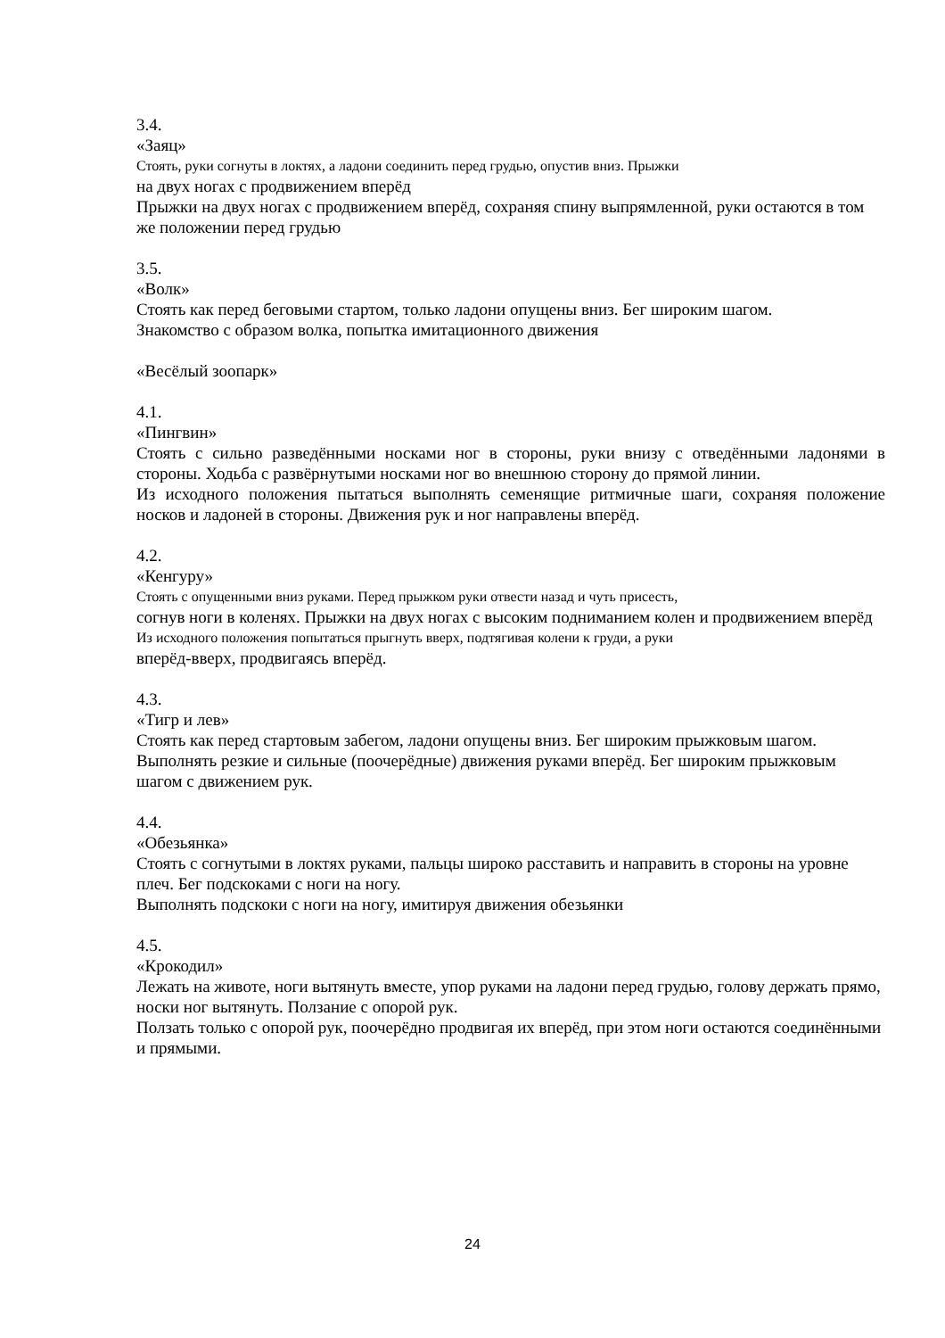3.4.
«Заяц»
Стоять, руки согнуты в локтях, а ладони соединить перед грудью, опустив вниз. Прыжки
на двух ногах с продвижением вперёд
Прыжки на двух ногах с продвижением вперёд, сохраняя спину выпрямленной, руки остаются в том же положении перед грудью
3.5.
«Волк»
Стоять как перед беговыми стартом, только ладони опущены вниз. Бег широким шагом.
Знакомство с образом волка, попытка имитационного движения
«Весёлый зоопарк»
4.1.
«Пингвин»
Стоять с сильно разведёнными носками ног в стороны, руки внизу с отведёнными ладонями в стороны. Ходьба с развёрнутыми носками ног во внешнюю сторону до прямой линии.
Из исходного положения пытаться выполнять семенящие ритмичные шаги, сохраняя положение носков и ладоней в стороны. Движения рук и ног направлены вперёд.
4.2.
«Кенгуру»
Стоять с опущенными вниз руками. Перед прыжком руки отвести назад и чуть присесть,
согнув ноги в коленях. Прыжки на двух ногах с высоким подниманием колен и продвижением вперёд
Из исходного положения попытаться прыгнуть вверх, подтягивая колени к груди, а руки
вперёд-вверх, продвигаясь вперёд.
4.3.
«Тигр и лев»
Стоять как перед стартовым забегом, ладони опущены вниз. Бег широким прыжковым шагом.
Выполнять резкие и сильные (поочерёдные) движения руками вперёд. Бег широким прыжковым шагом с движением рук.
4.4.
«Обезьянка»
Стоять с согнутыми в локтях руками, пальцы широко расставить и направить в стороны на уровне плеч. Бег подскоками с ноги на ногу.
Выполнять подскоки с ноги на ногу, имитируя движения обезьянки
4.5.
«Крокодил»
Лежать на животе, ноги вытянуть вместе, упор руками на ладони перед грудью, голову держать прямо, носки ног вытянуть. Ползание с опорой рук.
Ползать только с опорой рук, поочерёдно продвигая их вперёд, при этом ноги остаются соединёнными и прямыми.
24